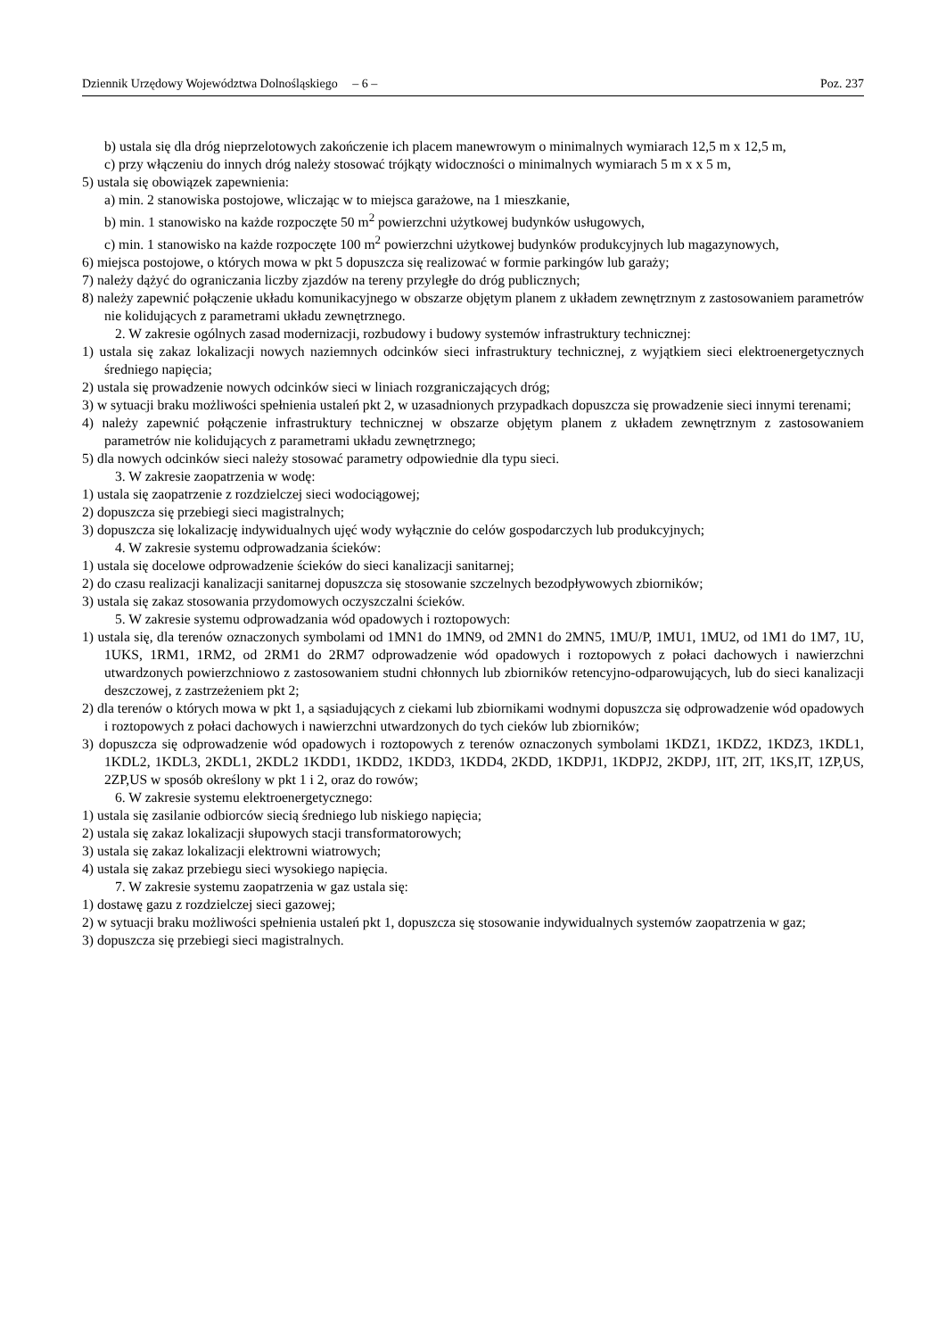Dziennik Urzędowy Województwa Dolnośląskiego – 6 – Poz. 237
b) ustala się dla dróg nieprzelotowych zakończenie ich placem manewrowym o minimalnych wymiarach 12,5 m x 12,5 m,
c) przy włączeniu do innych dróg należy stosować trójkąty widoczności o minimalnych wymiarach 5 m x x 5 m,
5) ustala się obowiązek zapewnienia:
a) min. 2 stanowiska postojowe, wliczając w to miejsca garażowe, na 1 mieszkanie,
b) min. 1 stanowisko na każde rozpoczęte 50 m<sup>2</sup> powierzchni użytkowej budynków usługowych,
c) min. 1 stanowisko na każde rozpoczęte 100 m<sup>2</sup> powierzchni użytkowej budynków produkcyjnych lub magazynowych,
6) miejsca postojowe, o których mowa w pkt 5 dopuszcza się realizować w formie parkingów lub garaży;
7) należy dążyć do ograniczania liczby zjazdów na tereny przyległe do dróg publicznych;
8) należy zapewnić połączenie układu komunikacyjnego w obszarze objętym planem z układem zewnętrznym z zastosowaniem parametrów nie kolidujących z parametrami układu zewnętrznego.
2. W zakresie ogólnych zasad modernizacji, rozbudowy i budowy systemów infrastruktury technicznej:
1) ustala się zakaz lokalizacji nowych naziemnych odcinków sieci infrastruktury technicznej, z wyjątkiem sieci elektroenergetycznych średniego napięcia;
2) ustala się prowadzenie nowych odcinków sieci w liniach rozgraniczających dróg;
3) w sytuacji braku możliwości spełnienia ustaleń pkt 2, w uzasadnionych przypadkach dopuszcza się prowadzenie sieci innymi terenami;
4) należy zapewnić połączenie infrastruktury technicznej w obszarze objętym planem z układem zewnętrznym z zastosowaniem parametrów nie kolidujących z parametrami układu zewnętrznego;
5) dla nowych odcinków sieci należy stosować parametry odpowiednie dla typu sieci.
3. W zakresie zaopatrzenia w wodę:
1) ustala się zaopatrzenie z rozdzielczej sieci wodociągowej;
2) dopuszcza się przebiegi sieci magistralnych;
3) dopuszcza się lokalizację indywidualnych ujęć wody wyłącznie do celów gospodarczych lub produkcyjnych;
4. W zakresie systemu odprowadzania ścieków:
1) ustala się docelowe odprowadzenie ścieków do sieci kanalizacji sanitarnej;
2) do czasu realizacji kanalizacji sanitarnej dopuszcza się stosowanie szczelnych bezodpływowych zbiorników;
3) ustala się zakaz stosowania przydomowych oczyszczalni ścieków.
5. W zakresie systemu odprowadzania wód opadowych i roztopowych:
1) ustala się, dla terenów oznaczonych symbolami od 1MN1 do 1MN9, od 2MN1 do 2MN5, 1MU/P, 1MU1, 1MU2, od 1M1 do 1M7, 1U, 1UKS, 1RM1, 1RM2, od 2RM1 do 2RM7 odprowadzenie wód opadowych i roztopowych z połaci dachowych i nawierzchni utwardzonych powierzchniowo z zastosowaniem studni chłonnych lub zbiorników retencyjno-odparowujących, lub do sieci kanalizacji deszczowej, z zastrzeżeniem pkt 2;
2) dla terenów o których mowa w pkt 1, a sąsiadujących z ciekami lub zbiornikami wodnymi dopuszcza się odprowadzenie wód opadowych i roztopowych z połaci dachowych i nawierzchni utwardzonych do tych cieków lub zbiorników;
3) dopuszcza się odprowadzenie wód opadowych i roztopowych z terenów oznaczonych symbolami 1KDZ1, 1KDZ2, 1KDZ3, 1KDL1, 1KDL2, 1KDL3, 2KDL1, 2KDL2 1KDD1, 1KDD2, 1KDD3, 1KDD4, 2KDD, 1KDPJ1, 1KDPJ2, 2KDPJ, 1IT, 2IT, 1KS,IT, 1ZP,US, 2ZP,US w sposób określony w pkt 1 i 2, oraz do rowów;
6. W zakresie systemu elektroenergetycznego:
1) ustala się zasilanie odbiorców siecią średniego lub niskiego napięcia;
2) ustala się zakaz lokalizacji słupowych stacji transformatorowych;
3) ustala się zakaz lokalizacji elektrowni wiatrowych;
4) ustala się zakaz przebiegu sieci wysokiego napięcia.
7. W zakresie systemu zaopatrzenia w gaz ustala się:
1) dostawę gazu z rozdzielczej sieci gazowej;
2) w sytuacji braku możliwości spełnienia ustaleń pkt 1, dopuszcza się stosowanie indywidualnych systemów zaopatrzenia w gaz;
3) dopuszcza się przebiegi sieci magistralnych.